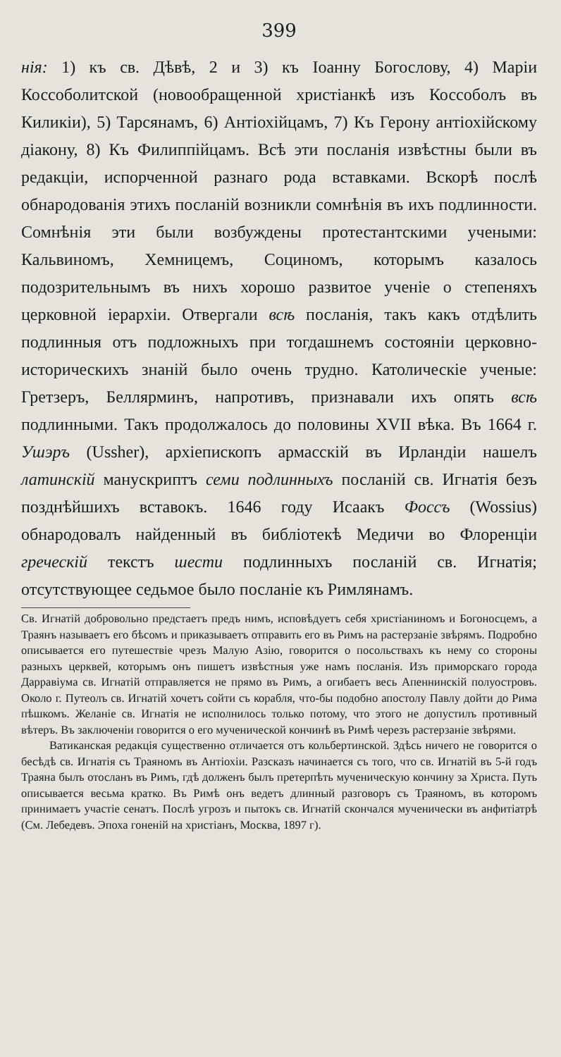399
нія: 1) къ св. Дѣвѣ, 2 и 3) къ Іоанну Богослову, 4) Маріи Коссоболитской (новообращенной христіанкѣ изъ Коссоболъ въ Киликіи), 5) Тарсянамъ, 6) Антіохійцамъ, 7) Къ Герону антіохійскому діакону, 8) Къ Филиппійцамъ. Всѣ эти посланія извѣстны были въ редакціи, испорченной разнаго рода вставками. Вскорѣ послѣ обнародованія этихъ посланій возникли сомнѣнія въ ихъ подлинности. Сомнѣнія эти были возбуждены протестантскими учеными: Кальвиномъ, Хемницемъ, Социномъ, которымъ казалось подозрительнымъ въ нихъ хорошо развитое ученіе о степеняхъ церковной іерархіи. Отвергали всѣ посланія, такъ какъ отдѣлить подлинныя отъ подложныхъ при тогдашнемъ состояніи церковно-историческихъ знаній было очень трудно. Католическіе ученые: Гретзеръ, Беллярминъ, напротивъ, признавали ихъ опять всѣ подлинными. Такъ продолжалось до половины XVII вѣка. Въ 1664 г. Ушэръ (Ussher), архіепископъ армасскій въ Ирландіи нашелъ латинскій манускриптъ семи подлинныхъ посланій св. Игнатія безъ позднѣйшихъ вставокъ. 1646 году Исаакъ Фоссъ (Wossius) обнародовалъ найденный въ библіотекѣ Медичи во Флоренціи греческій текстъ шести подлинныхъ посланій св. Игнатія; отсутствующее седьмое было посланіе къ Римлянамъ.
Св. Игнатій добровольно предстаетъ предъ нимъ, исповѣдуетъ себя христіаниномъ и Богоносцемъ, а Траянъ называетъ его бѣсомъ и приказываетъ отправить его въ Римъ на растерзаніе звѣрямъ. Подробно описывается его путешествіе чрезъ Малую Азію, говорится о посольствахъ къ нему со стороны разныхъ церквей, которымъ онъ пишетъ извѣстныя уже намъ посланія. Изъ приморскаго города Дарравіума св. Игнатій отправляется не прямо въ Римъ, а огибаетъ весь Апеннинскій полуостровъ. Около г. Путеолъ св. Игнатій хочетъ сойти съ корабля, что-бы подобно апостолу Павлу дойти до Рима пѣшкомъ. Желаніе св. Игнатія не исполнилось только потому, что этого не допустилъ противный вѣтеръ. Въ заключеніи говорится о его мученической кончинѣ въ Римѣ черезъ растерзаніе звѣрями.
Ватиканская редакція существенно отличается отъ кольбертинской. Здѣсь ничего не говорится о бесѣдѣ св. Игнатія съ Траяномъ въ Антіохіи. Разсказъ начинается съ того, что св. Игнатій въ 5-й годъ Траяна былъ отосланъ въ Римъ, гдѣ долженъ былъ претерпѣть мученическую кончину за Христа. Путь описывается весьма кратко. Въ Римѣ онъ ведетъ длинный разговоръ съ Траяномъ, въ которомъ принимаетъ участіе сенатъ. Послѣ угрозъ и пытокъ св. Игнатій скончался мученически въ анфитіатрѣ (См. Лебедевъ. Эпоха гоненій на христіанъ, Москва, 1897 г).